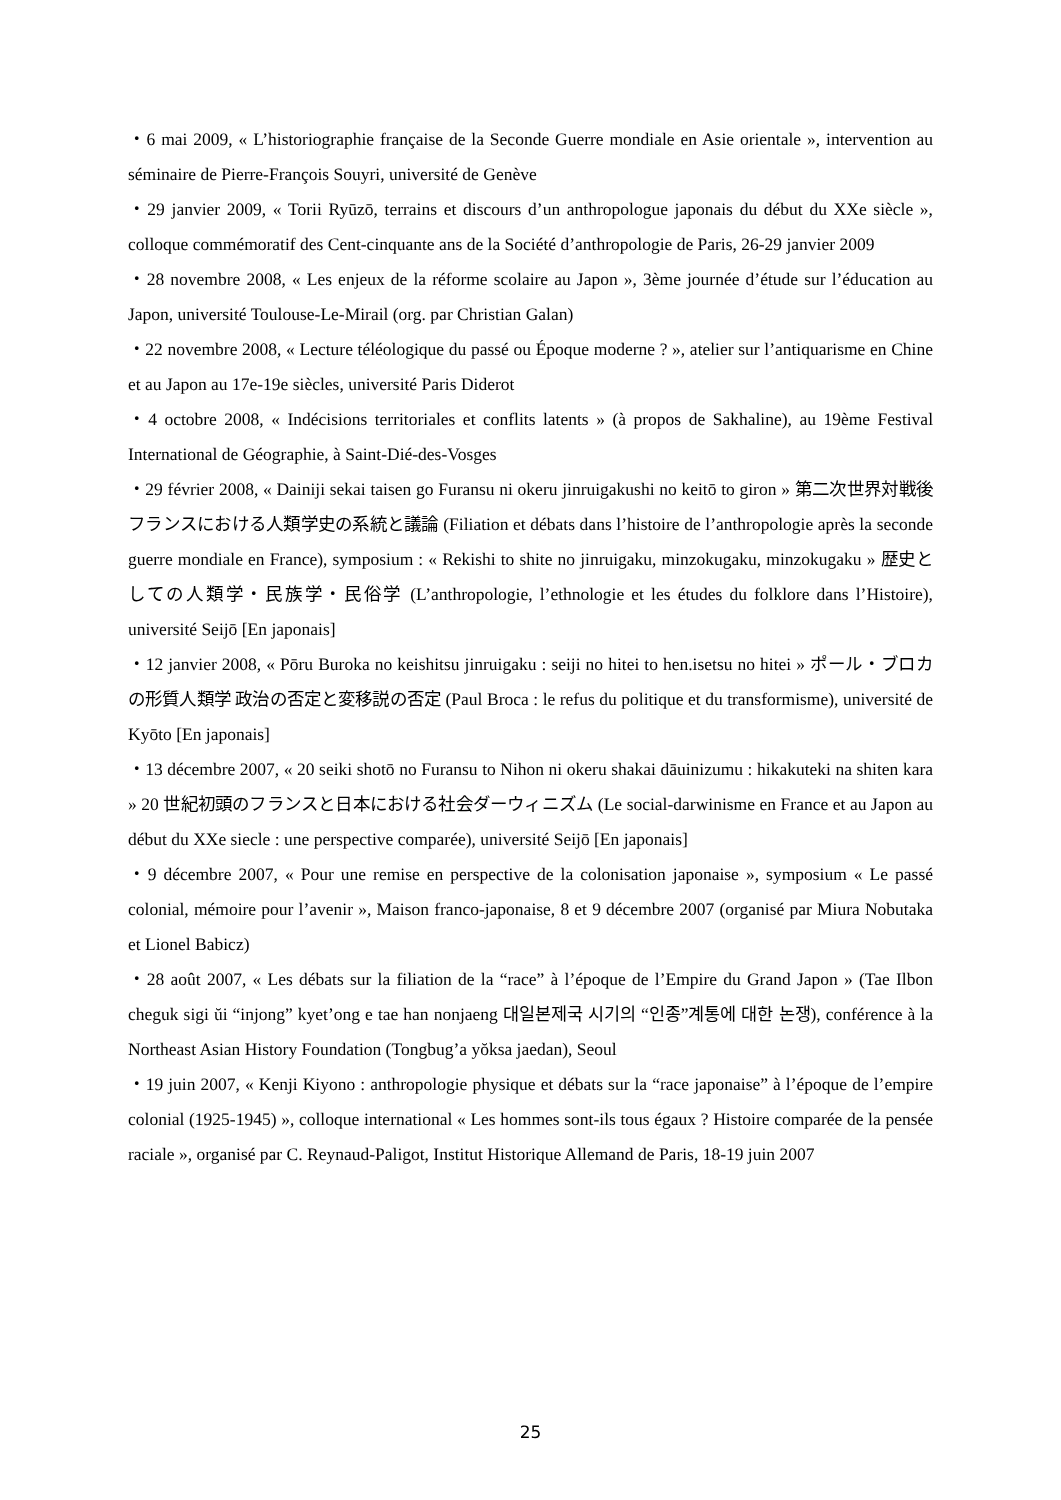・6 mai 2009, « L’historiographie française de la Seconde Guerre mondiale en Asie orientale », intervention au séminaire de Pierre-François Souyri, université de Genève
・29 janvier 2009, « Torii Ryūzō, terrains et discours d’un anthropologue japonais du début du XXe siècle », colloque commémoratif des Cent-cinquante ans de la Société d’anthropologie de Paris, 26-29 janvier 2009
・28 novembre 2008, « Les enjeux de la réforme scolaire au Japon », 3ème journée d’étude sur l’éducation au Japon, université Toulouse-Le-Mirail (org. par Christian Galan)
・22 novembre 2008, « Lecture téléologique du passé ou Époque moderne ? », atelier sur l’antiquarisme en Chine et au Japon au 17e-19e siècles, université Paris Diderot
・4 octobre 2008, « Indécisions territoriales et conflits latents » (à propos de Sakhaline), au 19ème Festival International de Géographie, à Saint-Dié-des-Vosges
・29 février 2008, « Dainiji sekai taisen go Furansu ni okeru jinruigakushi no keitō to giron » 第二次世界対戦後フランスにおける人類学史の系統と議論 (Filiation et débats dans l’histoire de l’anthropologie après la seconde guerre mondiale en France), symposium : « Rekishi to shite no jinruigaku, minzokugaku, minzokugaku » 歴史としての人類学・民族学・民俗学 (L’anthropologie, l’ethnologie et les études du folklore dans l’Histoire), université Seijō [En japonais]
・12 janvier 2008, « Pōru Buroka no keishitsu jinruigaku : seiji no hitei to hen.isetsu no hitei » ポール・ブロカの形質人類学 政治の否定と変移説の否定 (Paul Broca : le refus du politique et du transformisme), université de Kyōto [En japonais]
・13 décembre 2007, « 20 seiki shotō no Furansu to Nihon ni okeru shakai dāuinizumu : hikakuteki na shiten kara » 20 世紀初頭のフランスと日本における社会ダーウィニズム (Le social-darwinisme en France et au Japon au début du XXe siecle : une perspective comparée), université Seijō [En japonais]
・9 décembre 2007, « Pour une remise en perspective de la colonisation japonaise », symposium « Le passé colonial, mémoire pour l’avenir », Maison franco-japonaise, 8 et 9 décembre 2007 (organisé par Miura Nobutaka et Lionel Babicz)
・28 août 2007, « Les débats sur la filiation de la “race” à l’époque de l’Empire du Grand Japon » (Tae Ilbon cheguk sigi ŭi “injong” kyet’ong e tae han nonjaeng 대일본제국 시기의 “인종”계통에 대한 논쟁), conférence à la Northeast Asian History Foundation (Tongbug’a yŏksa jaedan), Seoul
・19 juin 2007, « Kenji Kiyono : anthropologie physique et débats sur la “race japonaise” à l’époque de l’empire colonial (1925-1945) », colloque international « Les hommes sont-ils tous égaux ? Histoire comparée de la pensée raciale », organisé par C. Reynaud-Paligot, Institut Historique Allemand de Paris, 18-19 juin 2007
25